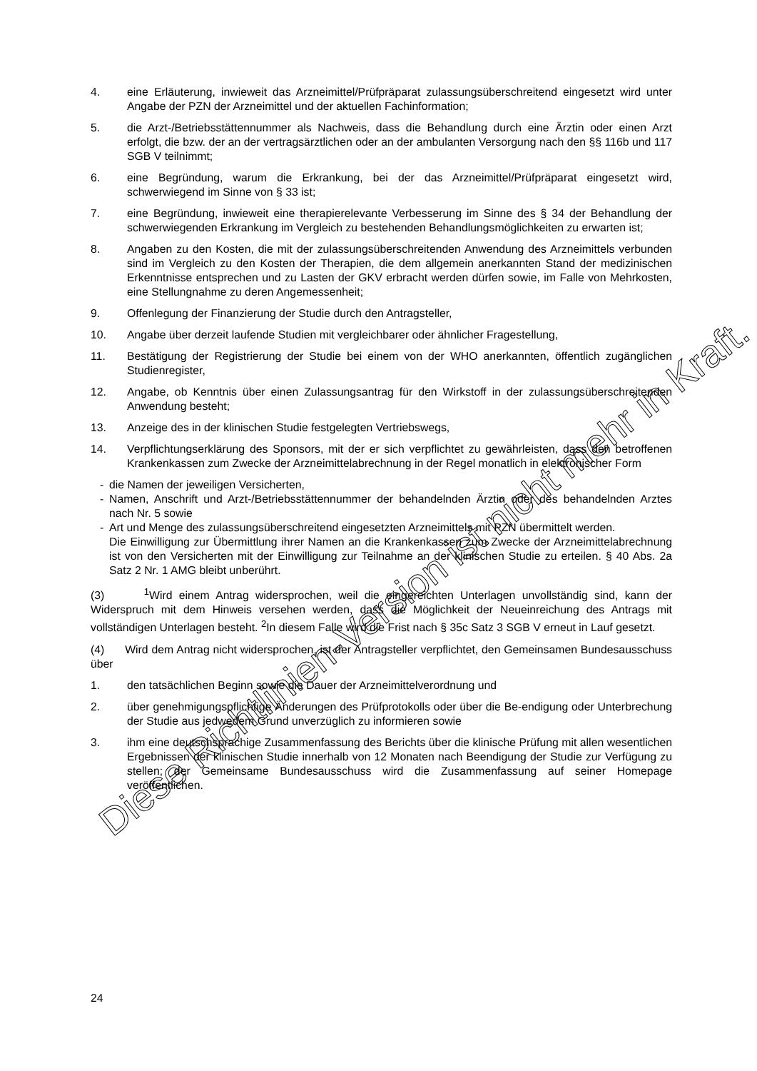4. eine Erläuterung, inwieweit das Arzneimittel/Prüfpräparat zulassungsüberschreitend eingesetzt wird unter Angabe der PZN der Arzneimittel und der aktuellen Fachinformation;
5. die Arzt-/Betriebsstättennummer als Nachweis, dass die Behandlung durch eine Ärztin oder einen Arzt erfolgt, die bzw. der an der vertragsärztlichen oder an der ambulanten Versorgung nach den §§ 116b und 117 SGB V teilnimmt;
6. eine Begründung, warum die Erkrankung, bei der das Arzneimittel/Prüfpräparat eingesetzt wird, schwerwiegend im Sinne von § 33 ist;
7. eine Begründung, inwieweit eine therapierelevante Verbesserung im Sinne des § 34 der Behandlung der schwerwiegenden Erkrankung im Vergleich zu bestehenden Behandlungsmöglichkeiten zu erwarten ist;
8. Angaben zu den Kosten, die mit der zulassungsüberschreitenden Anwendung des Arzneimittels verbunden sind im Vergleich zu den Kosten der Therapien, die dem allgemein anerkannten Stand der medizinischen Erkenntnisse entsprechen und zu Lasten der GKV erbracht werden dürfen sowie, im Falle von Mehrkosten, eine Stellungnahme zu deren Angemessenheit;
9. Offenlegung der Finanzierung der Studie durch den Antragsteller,
10. Angabe über derzeit laufende Studien mit vergleichbarer oder ähnlicher Fragestellung,
11. Bestätigung der Registrierung der Studie bei einem von der WHO anerkannten, öffentlich zugänglichen Studienregister,
12. Angabe, ob Kenntnis über einen Zulassungsantrag für den Wirkstoff in der zulassungsüberschreitenden Anwendung besteht;
13. Anzeige des in der klinischen Studie festgelegten Vertriebswegs,
14. Verpflichtungserklärung des Sponsors, mit der er sich verpflichtet zu gewährleisten, dass den betroffenen Krankenkassen zum Zwecke der Arzneimittelabrechnung in der Regel monatlich in elektronischer Form
- die Namen der jeweiligen Versicherten,
- Namen, Anschrift und Arzt-/Betriebsstättennummer der behandelnden Ärztin oder des behandelnden Arztes nach Nr. 5 sowie
- Art und Menge des zulassungsüberschreitend eingesetzten Arzneimittels mit PZN übermittelt werden.
Die Einwilligung zur Übermittlung ihrer Namen an die Krankenkassen zum Zwecke der Arzneimittelabrechnung ist von den Versicherten mit der Einwilligung zur Teilnahme an der klinischen Studie zu erteilen. § 40 Abs. 2a Satz 2 Nr. 1 AMG bleibt unberührt.
(3) <sup>1</sup>Wird einem Antrag widersprochen, weil die eingereichten Unterlagen unvollständig sind, kann der Widerspruch mit dem Hinweis versehen werden, dass die Möglichkeit der Neueinreichung des Antrags mit vollständigen Unterlagen besteht. <sup>2</sup>In diesem Falle wird die Frist nach § 35c Satz 3 SGB V erneut in Lauf gesetzt.
(4) Wird dem Antrag nicht widersprochen, ist der Antragsteller verpflichtet, den Gemeinsamen Bundesausschuss über
1. den tatsächlichen Beginn sowie die Dauer der Arzneimittelverordnung und
2. über genehmigungspflichtige Änderungen des Prüfprotokolls oder über die Be-endigung oder Unterbrechung der Studie aus jedwedem Grund unverzüglich zu informieren sowie
3. ihm eine deutschsprachige Zusammenfassung des Berichts über die klinische Prüfung mit allen wesentlichen Ergebnissen der klinischen Studie innerhalb von 12 Monaten nach Beendigung der Studie zur Verfügung zu stellen; der Gemeinsame Bundesausschuss wird die Zusammenfassung auf seiner Homepage veröffentlichen.
24
Diese Richtlinien-Version ist nicht mehr in Kraft.